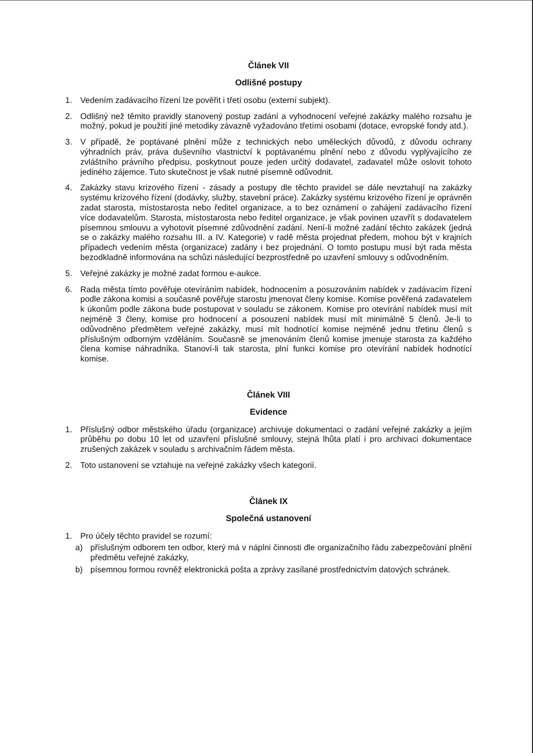Článek VII
Odlišné postupy
1. Vedením zadávacího řízení lze pověřit i třetí osobu (externí subjekt).
2. Odlišný než těmito pravidly stanovený postup zadání a vyhodnocení veřejné zakázky malého rozsahu je možný, pokud je použití jiné metodiky závazně vyžadováno třetími osobami (dotace, evropské fondy atd.).
3. V případě, že poptávané plnění může z technických nebo uměleckých důvodů, z důvodu ochrany výhradních práv, práva duševního vlastnictví k poptávanému plnění nebo z důvodu vyplývajícího ze zvláštního právního předpisu, poskytnout pouze jeden určitý dodavatel, zadavatel může oslovit tohoto jediného zájemce. Tuto skutečnost je však nutné písemně odůvodnit.
4. Zakázky stavu krizového řízení - zásady a postupy dle těchto pravidel se dále nevztahují na zakázky systému krizového řízení (dodávky, služby, stavební práce). Zakázky systému krizového řízení je oprávněn zadat starosta, místostarosta nebo ředitel organizace, a to bez oznámení o zahájení zadávacího řízení více dodavatelům. Starosta, místostarosta nebo ředitel organizace, je však povinen uzavřít s dodavatelem písemnou smlouvu a vyhotovit písemné zdůvodnění zadání. Není-li možné zadání těchto zakázek (jedná se o zakázky malého rozsahu III. a IV. Kategorie) v radě města projednat předem, mohou být v krajních případech vedením města (organizace) zadány i bez projednání. O tomto postupu musí být rada města bezodkladně informována na schůzi následující bezprostředně po uzavření smlouvy s odůvodněním.
5. Veřejné zakázky je možné zadat formou e-aukce.
6. Rada města tímto pověřuje otevíráním nabídek, hodnocením a posuzováním nabídek v zadávacím řízení podle zákona komisi a současně pověřuje starostu jmenovat členy komise. Komise pověřená zadavatelem k úkonům podle zákona bude postupovat v souladu se zákonem. Komise pro otevírání nabídek musí mít nejméně 3 členy, komise pro hodnocení a posouzení nabídek musí mít minimálně 5 členů. Je-li to odůvodněno předmětem veřejné zakázky, musí mít hodnotící komise nejméně jednu třetinu členů s příslušným odborným vzděláním. Současně se jmenováním členů komise jmenuje starosta za každého člena komise náhradníka. Stanoví-li tak starosta, plní funkci komise pro otevírání nabídek hodnotící komise.
Článek VIII
Evidence
1. Příslušný odbor městského úřadu (organizace) archivuje dokumentaci o zadání veřejné zakázky a jejím průběhu po dobu 10 let od uzavření příslušné smlouvy, stejná lhůta platí i pro archivaci dokumentace zrušených zakázek v souladu s archivačním řádem města.
2. Toto ustanovení se vztahuje na veřejné zakázky všech kategorií.
Článek IX
Společná ustanovení
1. Pro účely těchto pravidel se rozumí:
a) příslušným odborem ten odbor, který má v náplni činnosti dle organizačního řádu zabezpečování plnění předmětu veřejné zakázky,
b) písemnou formou rovněž elektronická pošta a zprávy zasílané prostřednictvím datových schránek.